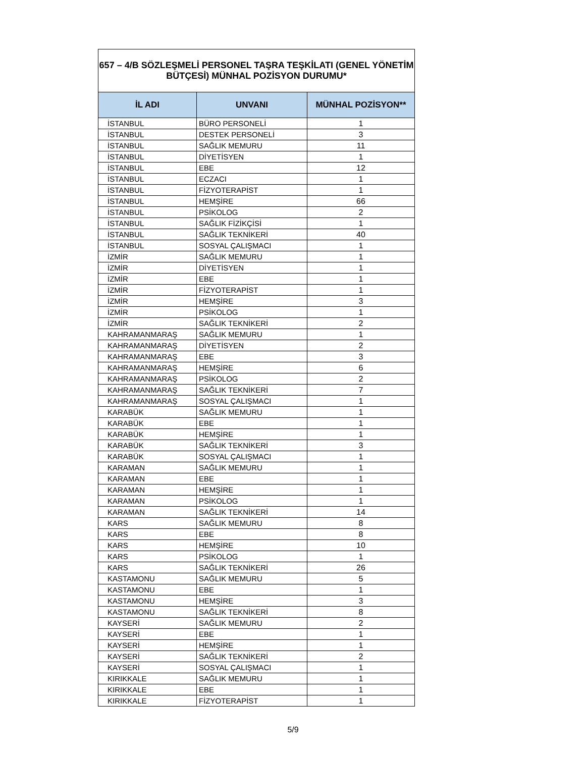| 657 – 4/B SÖZLEŞMELİ PERSONEL TAŞRA TEŞKİLATI (GENEL YÖNETİM BÜTÇESİ) MÜNHAL POZİSYON DURUMU* | | |
| İL ADI | UNVANI | MÜNHAL POZİSYON** |
| İSTANBUL | BÜRO PERSONELİ | 1 |
| İSTANBUL | DESTEK PERSONELİ | 3 |
| İSTANBUL | SAĞLIK MEMURU | 11 |
| İSTANBUL | DİYETİSYEN | 1 |
| İSTANBUL | EBE | 12 |
| İSTANBUL | ECZACI | 1 |
| İSTANBUL | FİZYOTERAPİST | 1 |
| İSTANBUL | HEMŞİRE | 66 |
| İSTANBUL | PSİKOLOG | 2 |
| İSTANBUL | SAĞLIK FİZİKÇİSİ | 1 |
| İSTANBUL | SAĞLIK TEKNİKERİ | 40 |
| İSTANBUL | SOSYAL ÇALIŞMACI | 1 |
| İZMİR | SAĞLIK MEMURU | 1 |
| İZMİR | DİYETİSYEN | 1 |
| İZMİR | EBE | 1 |
| İZMİR | FİZYOTERAPİST | 1 |
| İZMİR | HEMŞİRE | 3 |
| İZMİR | PSİKOLOG | 1 |
| İZMİR | SAĞLIK TEKNİKERİ | 2 |
| KAHRAMANMARAŞ | SAĞLIK MEMURU | 1 |
| KAHRAMANMARAŞ | DİYETİSYEN | 2 |
| KAHRAMANMARAŞ | EBE | 3 |
| KAHRAMANMARAŞ | HEMŞİRE | 6 |
| KAHRAMANMARAŞ | PSİKOLOG | 2 |
| KAHRAMANMARAŞ | SAĞLIK TEKNİKERİ | 7 |
| KAHRAMANMARAŞ | SOSYAL ÇALIŞMACI | 1 |
| KARABÜK | SAĞLIK MEMURU | 1 |
| KARABÜK | EBE | 1 |
| KARABÜK | HEMŞİRE | 1 |
| KARABÜK | SAĞLIK TEKNİKERİ | 3 |
| KARABÜK | SOSYAL ÇALIŞMACI | 1 |
| KARAMAN | SAĞLIK MEMURU | 1 |
| KARAMAN | EBE | 1 |
| KARAMAN | HEMŞİRE | 1 |
| KARAMAN | PSİKOLOG | 1 |
| KARAMAN | SAĞLIK TEKNİKERİ | 14 |
| KARS | SAĞLIK MEMURU | 8 |
| KARS | EBE | 8 |
| KARS | HEMŞİRE | 10 |
| KARS | PSİKOLOG | 1 |
| KARS | SAĞLIK TEKNİKERİ | 26 |
| KASTAMONU | SAĞLIK MEMURU | 5 |
| KASTAMONU | EBE | 1 |
| KASTAMONU | HEMŞİRE | 3 |
| KASTAMONU | SAĞLIK TEKNİKERİ | 8 |
| KAYSERİ | SAĞLIK MEMURU | 2 |
| KAYSERİ | EBE | 1 |
| KAYSERİ | HEMŞİRE | 1 |
| KAYSERİ | SAĞLIK TEKNİKERİ | 2 |
| KAYSERİ | SOSYAL ÇALIŞMACI | 1 |
| KIRIKKALE | SAĞLIK MEMURU | 1 |
| KIRIKKALE | EBE | 1 |
| KIRIKKALE | FİZYOTERAPİST | 1 |
5/9